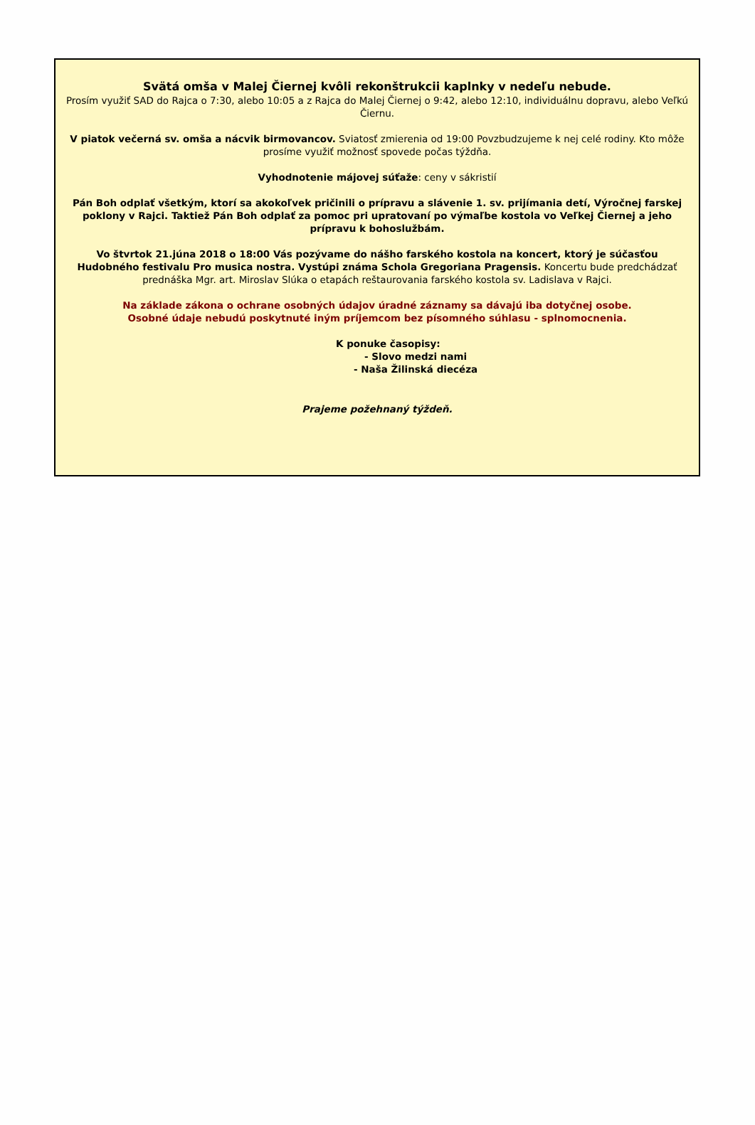Svätá omša v Malej Čiernej kvôli rekonštrukcii kaplnky v nedeľu nebude.
Prosím využiť SAD do Rajca o 7:30, alebo 10:05 a z Rajca do Malej Čiernej o 9:42, alebo 12:10, individuálnu dopravu, alebo Veľkú Čiernu.
V piatok večerná sv. omša a nácvik birmovancov. Sviatosť zmierenia od 19:00 Povzbudzujeme k nej celé rodiny. Kto môže prosíme využiť možnosť spovede počas týždňa.
Vyhodnotenie májovej súťaže: ceny v sákristií
Pán Boh odplať všetkým, ktorí sa akokoľvek pričinili o prípravu a slávenie 1. sv. prijímania detí, Výročnej farskej poklony v Rajci. Taktiež Pán Boh odplať za pomoc pri upratovaní po výmaľbe kostola vo Veľkej Čiernej a jeho prípravu k bohoslužbám.
Vo štvrtok 21.júna 2018 o 18:00 Vás pozývame do nášho farského kostola na koncert, ktorý je súčasťou Hudobného festivalu Pro musica nostra. Vystúpi známa Schola Gregoriana Pragensis. Koncertu bude predchádzať prednáška Mgr. art. Miroslav Slúka o etapách reštaurovania farského kostola sv. Ladislava v Rajci.
Na základe zákona o ochrane osobných údajov úradné záznamy sa dávajú iba dotyčnej osobe.
Osobné údaje nebudú poskytnuté iným príjemcom bez písomného súhlasu - splnomocnenia.
K ponuke časopisy:
- Slovo medzi nami
- Naša Žilinská diecéza
Prajeme požehnaný týždeň.